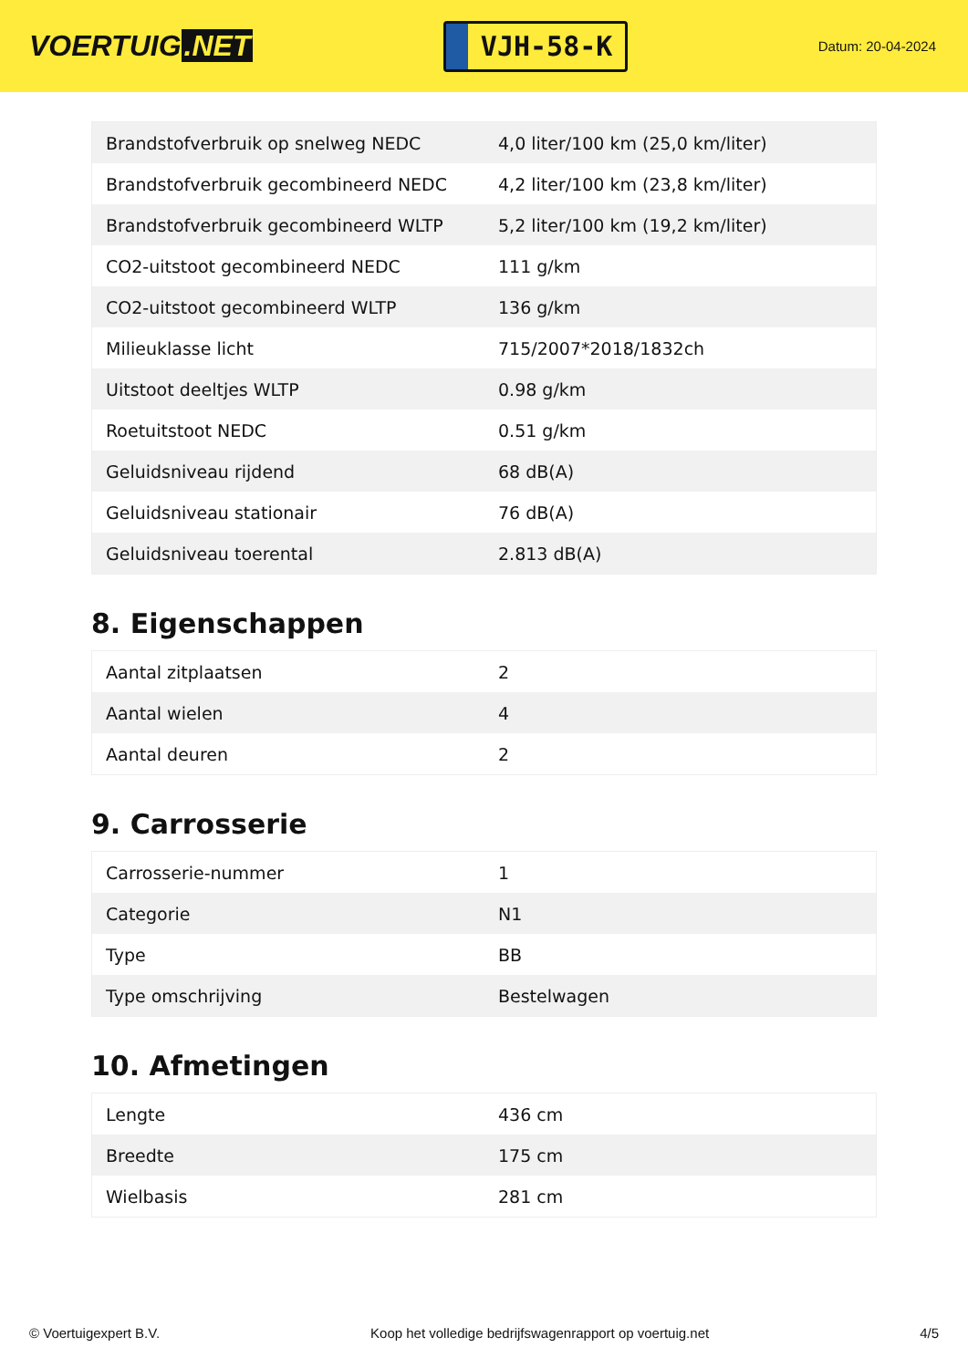VOERTUIG.NET
VJH-58-K
Datum: 20-04-2024
| Brandstofverbruik op snelweg NEDC | 4,0 liter/100 km (25,0 km/liter) |
| Brandstofverbruik gecombineerd NEDC | 4,2 liter/100 km (23,8 km/liter) |
| Brandstofverbruik gecombineerd WLTP | 5,2 liter/100 km (19,2 km/liter) |
| CO2-uitstoot gecombineerd NEDC | 111 g/km |
| CO2-uitstoot gecombineerd WLTP | 136 g/km |
| Milieuklasse licht | 715/2007*2018/1832ch |
| Uitstoot deeltjes WLTP | 0.98 g/km |
| Roetuitstoot NEDC | 0.51 g/km |
| Geluidsniveau rijdend | 68 dB(A) |
| Geluidsniveau stationair | 76 dB(A) |
| Geluidsniveau toerental | 2.813 dB(A) |
8. Eigenschappen
| Aantal zitplaatsen | 2 |
| Aantal wielen | 4 |
| Aantal deuren | 2 |
9. Carrosserie
| Carrosserie-nummer | 1 |
| Categorie | N1 |
| Type | BB |
| Type omschrijving | Bestelwagen |
10. Afmetingen
| Lengte | 436 cm |
| Breedte | 175 cm |
| Wielbasis | 281 cm |
© Voertuigexpert B.V. Koop het volledige bedrijfswagenrapport op voertuig.net 4/5